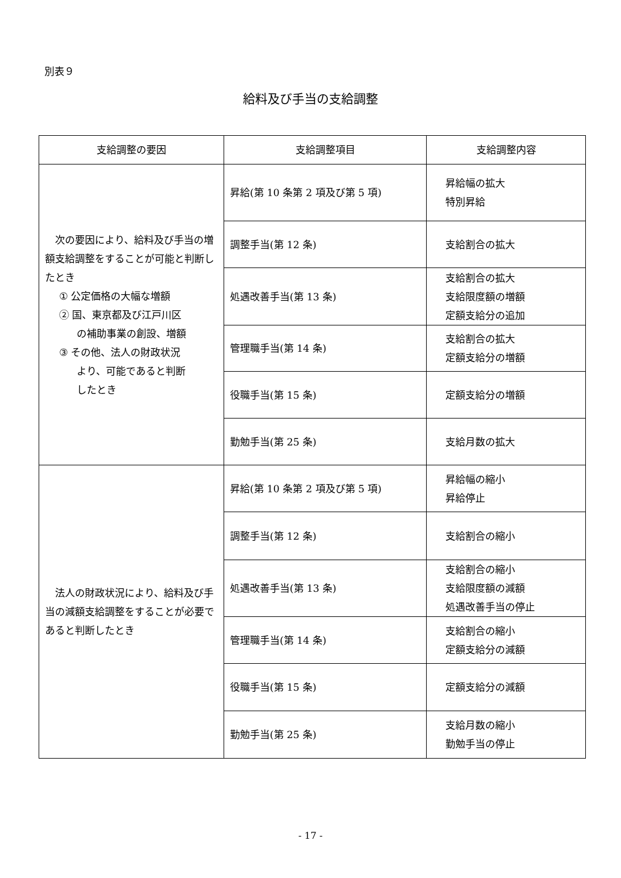別表９
給料及び手当の支給調整
| 支給調整の要因 | 支給調整項目 | 支給調整内容 |
| --- | --- | --- |
| 次の要因により、給料及び手当の増額支給調整をすることが可能と判断したとき ① 公定価格の大幅な増額 ② 国、東京都及び江戸川区 の補助事業の創設、増額 ③ その他、法人の財政状況 より、可能であると判断 したとき | 昇給(第 10 条第 2 項及び第 5 項) | 昇給幅の拡大 特別昇給 |
| | 調整手当(第 12 条) | 支給割合の拡大 |
| | 処遇改善手当(第 13 条) | 支給割合の拡大 支給限度額の増額 定額支給分の追加 |
| | 管理職手当(第 14 条) | 支給割合の拡大 定額支給分の増額 |
| | 役職手当(第 15 条) | 定額支給分の増額 |
| | 勤勉手当(第 25 条) | 支給月数の拡大 |
| 法人の財政状況により、給料及び手当の減額支給調整をすることが必要であると判断したとき | 昇給(第 10 条第 2 項及び第 5 項) | 昇給幅の縮小 昇給停止 |
| | 調整手当(第 12 条) | 支給割合の縮小 |
| | 処遇改善手当(第 13 条) | 支給割合の縮小 支給限度額の減額 処遇改善手当の停止 |
| | 管理職手当(第 14 条) | 支給割合の縮小 定額支給分の減額 |
| | 役職手当(第 15 条) | 定額支給分の減額 |
| | 勤勉手当(第 25 条) | 支給月数の縮小 勤勉手当の停止 |
- 17 -